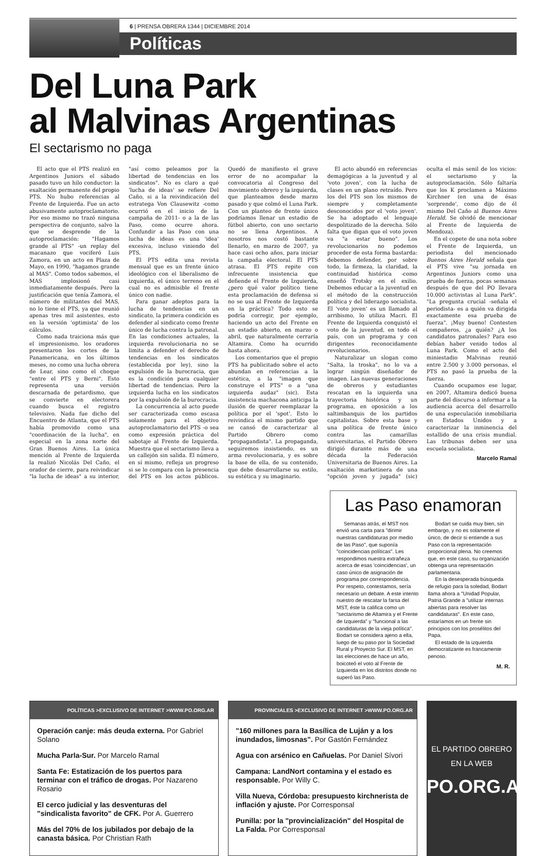6 | PRENSA OBRERA 1344 | DICIEMBRE 2014
Políticas
Del Luna Park
al Malvinas Argentinas
El sectarismo no paga
El acto que el PTS realizó en Argentinos Juniors el sábado pasado tuvo un hilo conductor: la exaltación permanente del propio PTS. No hubo referencias al Frente de Izquierda. Fue un acto abusivamente autoproclamatorio. Por eso mismo no trazó ninguna perspectiva de conjunto, salvo la que se desprende de la autoproclamación: "Hagamos grande al PTS" -un replay del macanazo que vociferó Luis Zamora, en un acto en Plaza de Mayo, en 1990, "hagamos grande al MAS". Como todos sabemos, el MAS implosionó casi inmediatamente después. Pero la justificación que tenía Zamora, el número de militantes del MAS, no lo tiene el PTS, ya que reunió apenas tres mil asistentes, esto en la versión 'optimista' de los cálculos.
Como nada traiciona más que el impresionismo, los oradores presentaron los cortes de la Panamericana, en los últimos meses, no como una lucha obrera de Lear, sino como el choque "entre el PTS y Berni". Esto representa una versión descarnada de petardismo, que se convierte en electorera cuando busca el registro televisivo. Nada fue dicho del Encuentro de Atlanta, que el PTS había promovido como una "coordinación de la lucha", en especial en la zona norte del Gran Buenos Aires. La única mención al Frente de Izquierda la realizó Nicolás Del Caño, el orador de cierre, para reivindicar "la lucha de ideas" a su interior, "así como peleamos por la libertad de tendencias en los sindicatos". No es claro a qué 'lucha de ideas' se refiere Del Caño, si a la reivindicación del estratega Von Clausewitz -como ocurrió en el inicio de la campaña de 2011- o a la de las Paso, como ocurre ahora. Confundir a las Paso con una lucha de ideas es una 'idea' excesiva, incluso viniendo del PTS.
El PTS edita una revista mensual que es un frente único ideológico con el liberalismo de izquierda, el único terreno en el cual no es admisible el frente único con nadie.
Para ganar adeptos para la lucha de tendencias en un sindicato, la primera condición es defender al sindicato como frente único de lucha contra la patronal. En las condiciones actuales, la izquierda revolucionaria no se limita a defender el derecho de tendencias en los sindicatos (establecida por ley), sino la expulsión de la burocracia, que es la condición para cualquier libertad de tendencias. Pero la izquierda lucha en los sindicatos por la expulsión de la burocracia.
La concurrencia al acto puede ser caracterizada como escasa solamente para el objetivo autoproclamatorio del PTS -o sea como expresión práctica del sabotaje al Frente de Izquierda. Muestra que el sectarismo lleva a un callejón sin salida. El número, en sí mismo, refleja un progreso si se lo compara con la presencia del PTS en los actos públicos. Quedó de manifiesto el grave error de no acompañar la convocatoria al Congreso del movimiento obrero y la izquierda, que planteamos desde marzo pasado y que colmó el Luna Park. Con un planteo de frente único podríamos llenar un estadio de fútbol abierto, con uno sectario no se llena Argentinos. A nosotros nos costó bastante llenarlo, en marzo de 2007, ya hace casi ocho años, para iniciar la campaña electoral. El PTS atrasa. El PTS repite con infrecuente insistencia que defiende el Frente de Izquierda, ¿pero qué valor político tiene esta proclamación de defensa si no se usa al Frente de Izquierda en la práctica? Todo esto se podría corregir, por ejemplo, haciendo un acto del Frente en un estadio abierto, en marzo o abril, que naturalmente cerraría Altamira. Como ha ocurrido hasta ahora.
Los comentarios que el propio PTS ha publicitado sobre el acto abundan en referencias a la estética, a la "imagen que construye el PTS" o a "una izquierda audaz" (sic). Esta insistencia machacona anticipa la ilusión de querer reemplazar la política por el 'spot'. Esto lo reivindica el mismo partido que se cansó de caracterizar al Partido Obrero como "propagandista". La propaganda, seguiremos insistiendo, es un arma revolucionaria, y es sobre la base de ella, de su contenido, que debe desarrollarse su estilo, su estética y su imaginario.
El acto abundó en referencias demagógicas a la juventud y al 'voto joven', con la lucha de clases en un plano retraído. Pero los del PTS son los mismos de siempre y completamente desconocidos por el 'voto joven'. Se ha adoptado el lenguaje despolitizado de la derecha. Sólo falta que digan que el voto joven va "a estar bueno". Los revolucionarios no podemos proceder de esta forma bastarda: debemos defender, por sobre todo, la firmeza, la claridad, la continuidad histórica -como enseñó Trotsky en el exilio. Debemos educar a la juventud en el método de la construcción política y del liderazgo socialista. El 'voto joven' es un llamado al arribismo, lo utiliza Macri. El Frente de Izquierda conquistó el voto de la juventud, en todo el país, con un programa y con dirigentes reconocidamente revolucionarios.
Naturalizar un slogan como "Salta, la troska", no lo va a lograr ningún diseñador de imagen. Las nuevas generaciones de obreros y estudiantes rescatan en la izquierda una trayectoria histórica y un programa, en oposición a los saltimbanquis de los partidos capitalistas. Sobre esta base y una política de frente único contra las camarillas universitarias, el Partido Obrero dirigió durante más de una década la Federación Universitaria de Buenos Aires. La exaltación marketinera de una "opción joven y jugada" (sic) oculta el más senil de los vicios: el sectarismo y la autoproclamación. Sólo faltaría que los K proclamen a Máximo Kirchner (en una de ésas 'sorprende', como dijo de él mismo Del Caño al Buenos Aires Herald. Se olvidó de mencionar al Frente de Izquierda de Mendoza).
En el copete de una nota sobre el Frente de Izquierda, un periodista del mencionado Buenos Aires Herald señala que el PTS vive "su jornada en Argentinos Juniors como una prueba de fuerza, pocas semanas después de que del PO llevara 10.000 activistas al Luna Park". "La pregunta crucial -señala el periodista- es a quién va dirigida exactamente esa prueba de fuerza". ¡Muy bueno! Contesten compañeros, ¿a quién? ¿A los candidatos patronales? Para eso debían haber venido todos al Luna Park. Como el acto del miniestadio Malvinas reunió entre 2.500 y 3.000 personas, el PTS no pasó la prueba de la fuerza.
Cuando ocupamos ese lugar, en 2007, Altamira dedicó buena parte del discurso a informar a la audiencia acerca del desarrollo de una especulación inmobiliaria en Estados Unidos y a caracterizar la inminencia del estallido de una crisis mundial. Las tribunas deben ser una escuela socialista.
Marcelo Ramal
Las Paso enamoran
Semanas atrás, el MST nos envió una carta para "dirimir nuestras candidaturas por medio de las Paso", que suponía "coincidencias políticas". Les respondimos nuestra extrañeza acerca de esas 'coincidencias', un caso único de asignación de programa por correspondencia. Por respeto, contestamos, sería necesario un debate. A este intento nuestro de rescatar la farsa del MST, éste la califica como un "sectarismo de Altamira y el Frente de Izquierda" y "funcional a las candidaturas de la vieja política". Bodart se considera ajeno a ella, luego de su paso por la Sociedad Rural y Proyecto Sur. El MST, en las elecciones de hace un año, boicoteó el voto al Frente de Izquierda en los distritos donde no superó las Paso.
Bodart se cuida muy bien, sin embargo, y no es solamente el único, de decir si entiende a sus Paso con la representación proporcional plena. No creemos que, en este caso, su organización obtenga una representación parlamentaria.
En la desesperada búsqueda de refugio para la soledad, Bodart llama ahora a "Unidad Popular, Patria Grande a "utilizar internas abiertas para resolver las candidaturas". En este caso, estaríamos en un frente sin principios con los prosélitos del Papa.
El estado de la izquierda democratizante es francamente penoso.
M. R.
POLÍTICAS >EXCLUSIVO DE INTERNET >WWW.PO.ORG.AR
Operación canje: más deuda externa. Por Gabriel Solano
Mucha Parla-Sur. Por Marcelo Ramal
Santa Fe: Estatización de los puertos para terminar con el tráfico de drogas. Por Nazareno Rosario
El cerco judicial y las desventuras del "sindicalista favorito" de CFK. Por A. Guerrero
Más del 70% de los jubilados por debajo de la canasta básica. Por Christian Rath
PROVINCIALES >EXCLUSIVO DE INTERNET >WWW.PO.ORG.AR
"160 millones para la Basílica de Luján y a los inundados, limosnas". Por Gastón Fernández
Agua con arsénico en Cañuelas. Por Daniel Sívori
Campana: LandNort contamina y el estado es responsable. Por Willy C.
Villa Nueva, Córdoba: presupuesto kirchnerista de inflación y ajuste. Por Corresponsal
Punilla: por la "provincialización" del Hospital de La Falda. Por Corresponsal
EL PARTIDO OBRERO
EN LA WEB
PO.ORG.AR